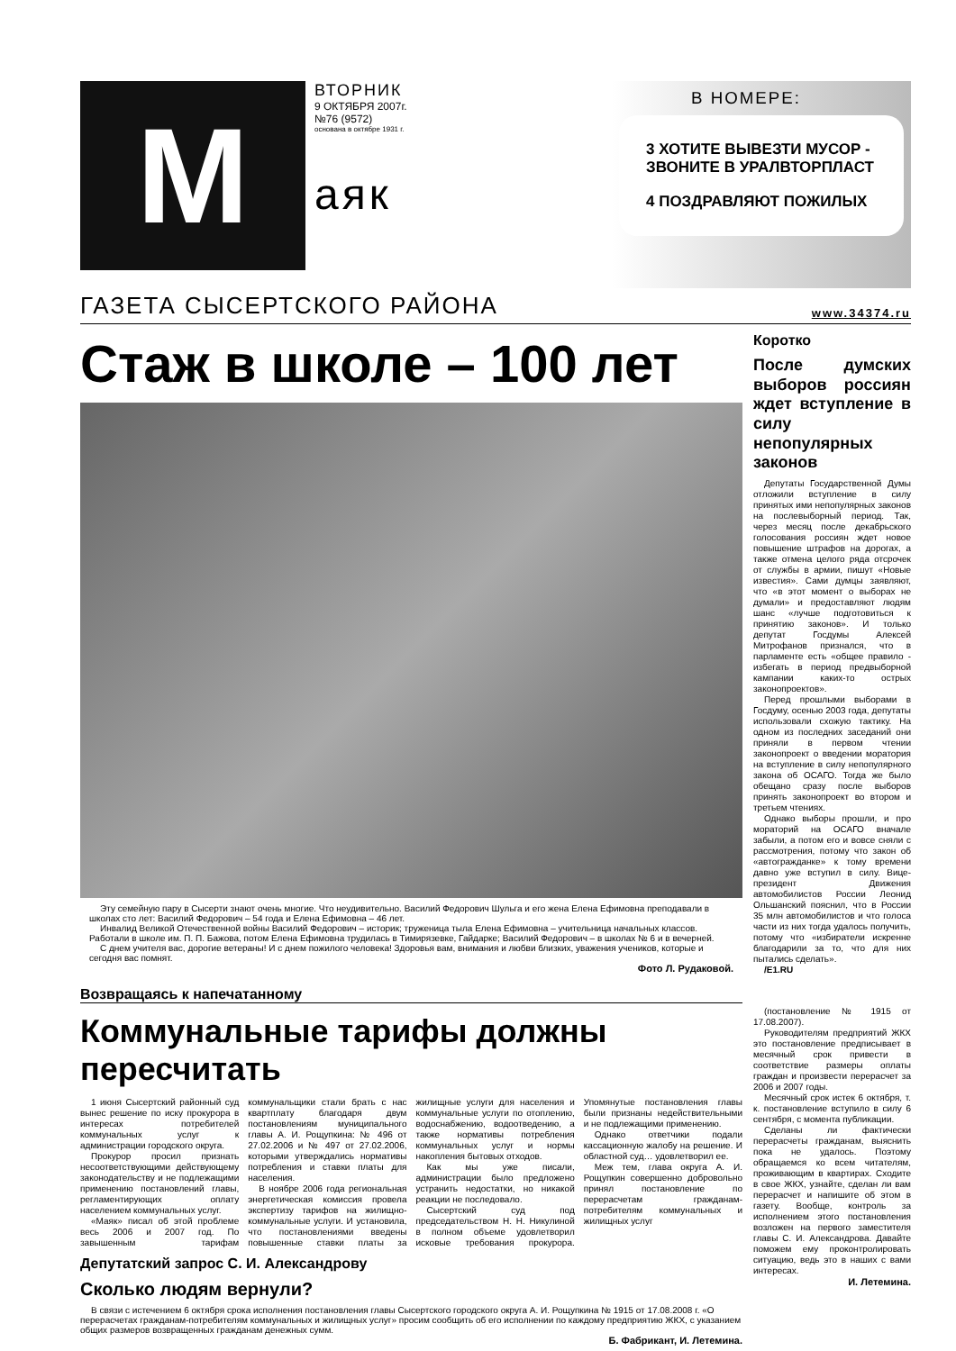M
ВТОРНИК
9 ОКТЯБРЯ 2007г.
№76 (9572)
основана в октябре 1931 г.
аяк
В НОМЕРЕ:
3 ХОТИТЕ ВЫВЕЗТИ МУСОР - ЗВОНИТЕ В УРАЛВТОРПЛАСТ
4 ПОЗДРАВЛЯЮТ ПОЖИЛЫХ
ГАЗЕТА СЫСЕРТСКОГО РАЙОНА www.34374.ru
Стаж в школе – 100 лет
Эту семейную пару в Сысерти знают очень многие. Что неудивительно. Василий Федорович Шульга и его жена Елена Ефимовна преподавали в школах сто лет: Василий Федорович – 54 года и Елена Ефимовна – 46 лет.
Инвалид Великой Отечественной войны Василий Федорович – историк; труженица тыла Елена Ефимовна – учительница начальных классов. Работали в школе им. П. П. Бажова, потом Елена Ефимовна трудилась в Тимирязевке, Гайдарке; Василий Федорович – в школах № 6 и в вечерней.
С днем учителя вас, дорогие ветераны! И с днем пожилого человека! Здоровья вам, внимания и любви близких, уважения учеников, которые и сегодня вас помнят.
Фото Л. Рудаковой.
Коротко
После думских выборов россиян ждет вступление в силу непопулярных законов
Депутаты Государственной Думы отложили вступление в силу принятых ими непопулярных законов на послевыборный период. Так, через месяц после декабрьского голосования россиян ждет новое повышение штрафов на дорогах, а также отмена целого ряда отсрочек от службы в армии, пишут «Новые известия». Сами думцы заявляют, что «в этот момент о выборах не думали» и предоставляют людям шанс «лучше подготовиться к принятию законов». И только депутат Госдумы Алексей Митрофанов признался, что в парламенте есть «общее правило - избегать в период предвыборной кампании каких-то острых законопроектов».
Перед прошлыми выборами в Госдуму, осенью 2003 года, депутаты использовали схожую тактику. На одном из последних заседаний они приняли в первом чтении законопроект о введении моратория на вступление в силу непопулярного закона об ОСАГО. Тогда же было обещано сразу после выборов принять законопроект во втором и третьем чтениях.
Однако выборы прошли, и про мораторий на ОСАГО вначале забыли, а потом его и вовсе сняли с рассмотрения, потому что закон об «автогражданке» к тому времени давно уже вступил в силу. Вице-президент Движения автомобилистов России Леонид Ольшанский пояснил, что в России 35 млн автомобилистов и что голоса части из них тогда удалось получить, потому что «избиратели искренне благодарили за то, что для них пытались сделать».
/E1.RU
Возвращаясь к напечатанному
Коммунальные тарифы должны пересчитать
1 июня Сысертский районный суд вынес решение по иску прокурора в интересах потребителей коммунальных услуг к администрации городского округа.
Прокурор просил признать несоответствующими действующему законодательству и не подлежащими применению постановлений главы, регламентирующих оплату населением коммунальных услуг.
«Маяк» писал об этой проблеме весь 2006 и 2007 год. По завышенным тарифам коммунальщики стали брать с нас квартплату благодаря двум постановлениям муниципального главы А. И. Рощупкина: № 496 от 27.02.2006 и № 497 от 27.02.2006, которыми утверждались нормативы потребления и ставки платы для населения.
В ноябре 2006 года региональная энергетическая комиссия провела экспертизу тарифов на жилищно-коммунальные услуги. И установила, что постановлениями введены повышенные ставки платы за жилищные услуги для населения и коммунальные услуги по отоплению, водоснабжению, водоотведению, а также нормативы потребления коммунальных услуг и нормы накопления бытовых отходов.
Как мы уже писали, администрации было предложено устранить недостатки, но никакой реакции не последовало.
Сысертский суд под председательством Н. Н. Никулиной в полном объеме удовлетворил исковые требования прокурора. Упомянутые постановления главы были признаны недействительными и не подлежащими применению.
Однако ответчики подали кассационную жалобу на решение. И областной суд… удовлетворил ее.
Меж тем, глава округа А. И. Рощупкин совершенно добровольно принял постановление по перерасчетам гражданам-потребителям коммунальных и жилищных услуг
Депутатский запрос С. И. Александрову
Сколько людям вернули?
В связи с истечением 6 октября срока исполнения постановления главы Сысертского городского округа А. И. Рощупкина № 1915 от 17.08.2008 г. «О перерасчетах гражданам-потребителям коммунальных и жилищных услуг» просим сообщить об его исполнении по каждому предприятию ЖКХ, с указанием общих размеров возвращенных гражданам денежных сумм.
Б. Фабрикант, И. Летемина.
(постановление № 1915 от 17.08.2007).
Руководителям предприятий ЖКХ это постановление предписывает в месячный срок привести в соответствие размеры оплаты граждан и произвести перерасчет за 2006 и 2007 годы.
Месячный срок истек 6 октября, т. к. постановление вступило в силу 6 сентября, с момента публикации.
Сделаны ли фактически перерасчеты гражданам, выяснить пока не удалось. Поэтому обращаемся ко всем читателям, проживающим в квартирах. Сходите в свое ЖКХ, узнайте, сделан ли вам перерасчет и напишите об этом в газету. Вообще, контроль за исполнением этого постановления возложен на первого заместителя главы С. И. Александрова. Давайте поможем ему проконтролировать ситуацию, ведь это в наших с вами интересах.
И. Летемина.